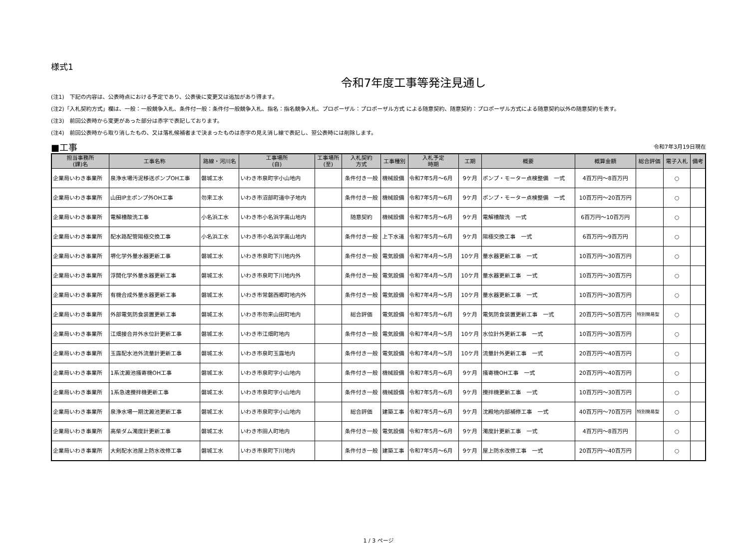様式1
令和7年度工事等発注見通し
(注1)　下記の内容は、公表時点における予定であり、公表後に変更又は追加があり得ます。
(注2)「入札契約方式」欄は、一般：一般競争入札、条件付一般：条件付一般競争入札、指名：指名競争入札、プロポーザル：プロポーザル方式 による随意契約、随意契約：プロポーザル方式による随意契約以外の随意契約を表す。
(注3)　前回公表時から変更があった部分は赤字で表記しております。
(注4)　前回公表時から取り消したもの、又は落札候補者まで決まったものは赤字の見え消し線で表記し、翌公表時には削除します。
■工事 令和7年3月19日現在
| 担当事務所 (課)名 | 工事名称 | 路線・河川名 | 工事場所 (自) | 工事場所 (至) | 入札契約 方式 | 工事種別 | 入札予定 時期 | 工期 | 概要 | 概算金額 | 総合評価 | 電子入札 | 備考 |
| --- | --- | --- | --- | --- | --- | --- | --- | --- | --- | --- | --- | --- | --- |
| 企業局いわき事業所 | 泉浄水場汚泥移送ポンプOH工事 | 磐城工水 | いわき市泉町字小山地内 | | 条件付き一般 | 機械設備 | 令和7年5月～6月 | 9ケ月 | ポンプ・モーター点検整備 一式 | 4百万円～8百万円 | | ○ | |
| 企業局いわき事業所 | 山田IP主ポンプ外OH工事 | 勿来工水 | いわき市沼部町道中子地内 | | 条件付き一般 | 機械設備 | 令和7年5月～6月 | 9ケ月 | ポンプ・モーター点検整備 一式 | 10百万円～20百万円 | | ○ | |
| 企業局いわき事業所 | 電解槽酸洗工事 | 小名浜工水 | いわき市小名浜字高山地内 | | 随意契約 | 機械設備 | 令和7年5月～6月 | 9ケ月 | 電解槽酸洗 一式 | 6百万円～10百万円 | | ○ | |
| 企業局いわき事業所 | 配水路配管陽極交換工事 | 小名浜工水 | いわき市小名浜字高山地内 | | 条件付き一般 | 上下水道 | 令和7年5月～6月 | 9ケ月 | 陽極交換工事 一式 | 6百万円～9百万円 | | ○ | |
| 企業局いわき事業所 | 堺化学外量水器更新工事 | 磐城工水 | いわき市泉町下川地内外 | | 条件付き一般 | 電気設備 | 令和7年4月～5月 | 10ケ月 | 量水器更新工事 一式 | 10百万円～30百万円 | | ○ | |
| 企業局いわき事業所 | 浮間化学外量水器更新工事 | 磐城工水 | いわき市泉町下川地内外 | | 条件付き一般 | 電気設備 | 令和7年4月～5月 | 10ケ月 | 量水器更新工事 一式 | 10百万円～30百万円 | | ○ | |
| 企業局いわき事業所 | 有機合成外量水器更新工事 | 磐城工水 | いわき市常磐西郷町地内外 | | 条件付き一般 | 電気設備 | 令和7年4月～5月 | 10ケ月 | 量水器更新工事 一式 | 10百万円～30百万円 | | ○ | |
| 企業局いわき事業所 | 外部電気防食装置更新工事 | 磐城工水 | いわき市勿来山田町地内 | | 総合評価 | 電気設備 | 令和7年5月～6月 | 9ケ月 | 電気防食装置更新工事 一式 | 20百万円～50百万円 | 特別簡易型 | ○ | |
| 企業局いわき事業所 | 江畑接合井外水位計更新工事 | 磐城工水 | いわき市江畑町地内 | | 条件付き一般 | 電気設備 | 令和7年4月～5月 | 10ケ月 | 水位計外更新工事 一式 | 10百万円～30百万円 | | ○ | |
| 企業局いわき事業所 | 玉露配水池外流量計更新工事 | 磐城工水 | いわき市泉町玉露地内 | | 条件付き一般 | 電気設備 | 令和7年4月～5月 | 10ケ月 | 流量計外更新工事 一式 | 20百万円～40百万円 | | ○ | |
| 企業局いわき事業所 | 1系沈澱池掻寄機OH工事 | 磐城工水 | いわき市泉町字小山地内 | | 条件付き一般 | 機械設備 | 令和7年5月～6月 | 9ケ月 | 掻寄機OH工事 一式 | 20百万円～40百万円 | | ○ | |
| 企業局いわき事業所 | 1系急速攪拌機更新工事 | 磐城工水 | いわき市泉町字小山地内 | | 条件付き一般 | 機械設備 | 令和7年5月～6月 | 9ケ月 | 攪拌機更新工事 一式 | 10百万円～30百万円 | | ○ | |
| 企業局いわき事業所 | 泉浄水場一期沈澱池更新工事 | 磐城工水 | いわき市泉町字小山地内 | | 総合評価 | 建築工事 | 令和7年5月～6月 | 9ケ月 | 沈殿地内部補修工事 一式 | 40百万円～70百万円 | 特別簡易型 | ○ | |
| 企業局いわき事業所 | 高柴ダム濁度計更新工事 | 磐城工水 | いわき市田人町地内 | | 条件付き一般 | 電気設備 | 令和7年5月～6月 | 9ケ月 | 濁度計更新工事 一式 | 4百万円～8百万円 | | ○ | |
| 企業局いわき事業所 | 大剣配水池屋上防水改修工事 | 磐城工水 | いわき市泉町下川地内 | | 条件付き一般 | 建築工事 | 令和7年5月～6月 | 9ケ月 | 屋上防水改修工事 一式 | 20百万円～40百万円 | | ○ | |
1 / 3 ページ